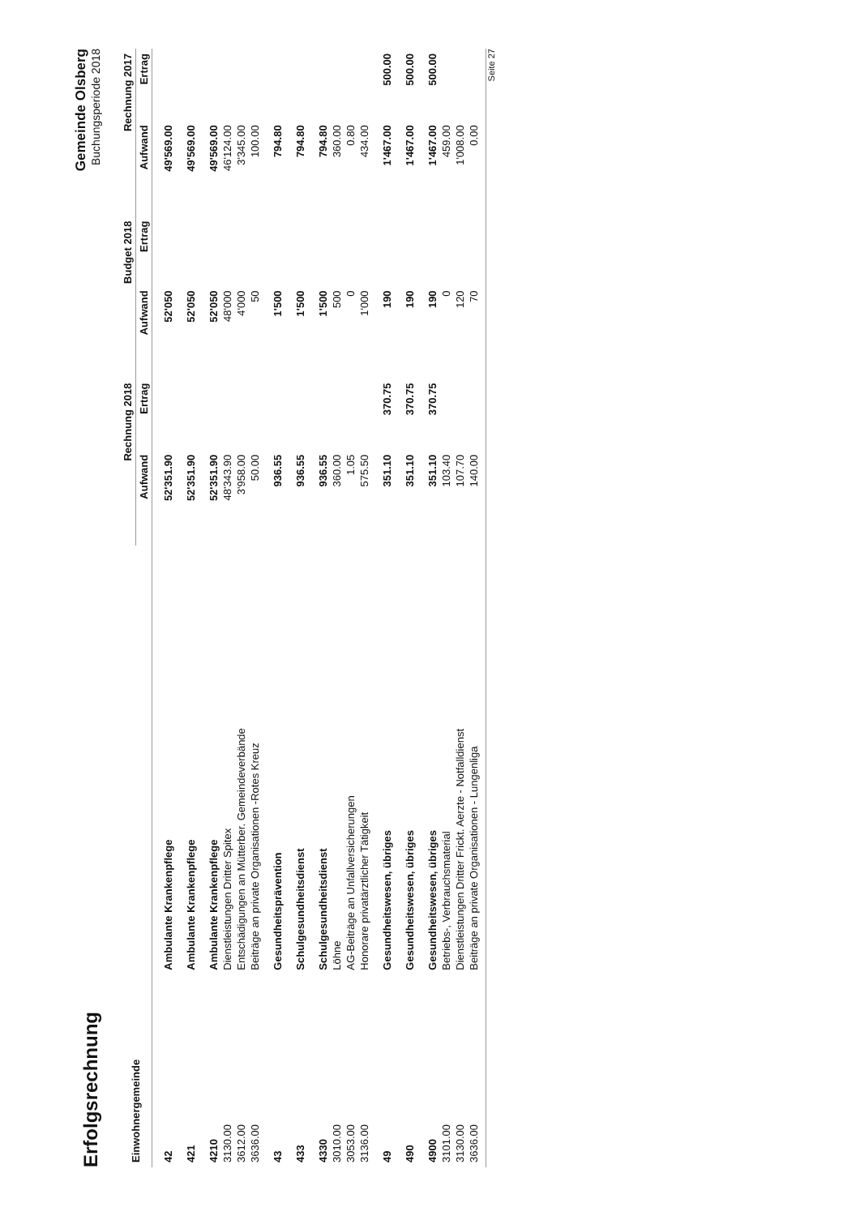Erfolgsrechnung
Gemeinde Olsberg
Buchungsperiode 2018
| Einwohnergemeinde | | Rechnung 2018 | | Budget 2018 | | Rechnung 2017 | |
| --- | --- | --- | --- | --- | --- | --- | --- |
| | | Aufwand | Ertrag | Aufwand | Ertrag | Aufwand | Ertrag |
| 42 | Ambulante Krankenpflege | 52'351.90 | | 52'050 | | 49'569.00 | |
| 421 | Ambulante Krankenpflege | 52'351.90 | | 52'050 | | 49'569.00 | |
| 4210 | Ambulante Krankenpflege | 52'351.90 | | 52'050 | | 49'569.00 | |
| 3130.00 | Dienstleistungen Dritter Spitex | 48'343.90 | | 48'000 | | 46'124.00 | |
| 3612.00 | Entschädigungen an Mütterber. Gemeindeverbände | 3'958.00 | | 4'000 | | 3'345.00 | |
| 3636.00 | Beiträge an private Organisationen -Rotes Kreuz | 50.00 | | 50 | | 100.00 | |
| 43 | Gesundheitsprävention | 936.55 | | 1'500 | | 794.80 | |
| 433 | Schulgesundheitsdienst | 936.55 | | 1'500 | | 794.80 | |
| 4330 | Schulgesundheitsdienst | 936.55 | | 1'500 | | 794.80 | |
| 3010.00 | Löhne | 360.00 | | 500 | | 360.00 | |
| 3053.00 | AG-Beiträge an Unfallversicherungen | 1.05 | | 0 | | 0.80 | |
| 3136.00 | Honorare privatärztlicher Tätigkeit | 575.50 | | 1'000 | | 434.00 | |
| 49 | Gesundheitswesen, übriges | 351.10 | 370.75 | 190 | | 1'467.00 | 500.00 |
| 490 | Gesundheitswesen, übriges | 351.10 | 370.75 | 190 | | 1'467.00 | 500.00 |
| 4900 | Gesundheitswesen, übriges | 351.10 | 370.75 | 190 | | 1'467.00 | 500.00 |
| 3101.00 | Betriebs-, Verbrauchsmaterial | 103.40 | | 0 | | 459.00 | |
| 3130.00 | Dienstleistungen Dritter Frickt. Aerzte - Notfalldienst | 107.70 | | 120 | | 1'008.00 | |
| 3636.00 | Beiträge an private Organisationen - Lungenliga | 140.00 | | 70 | | 0.00 | |
Seite 27